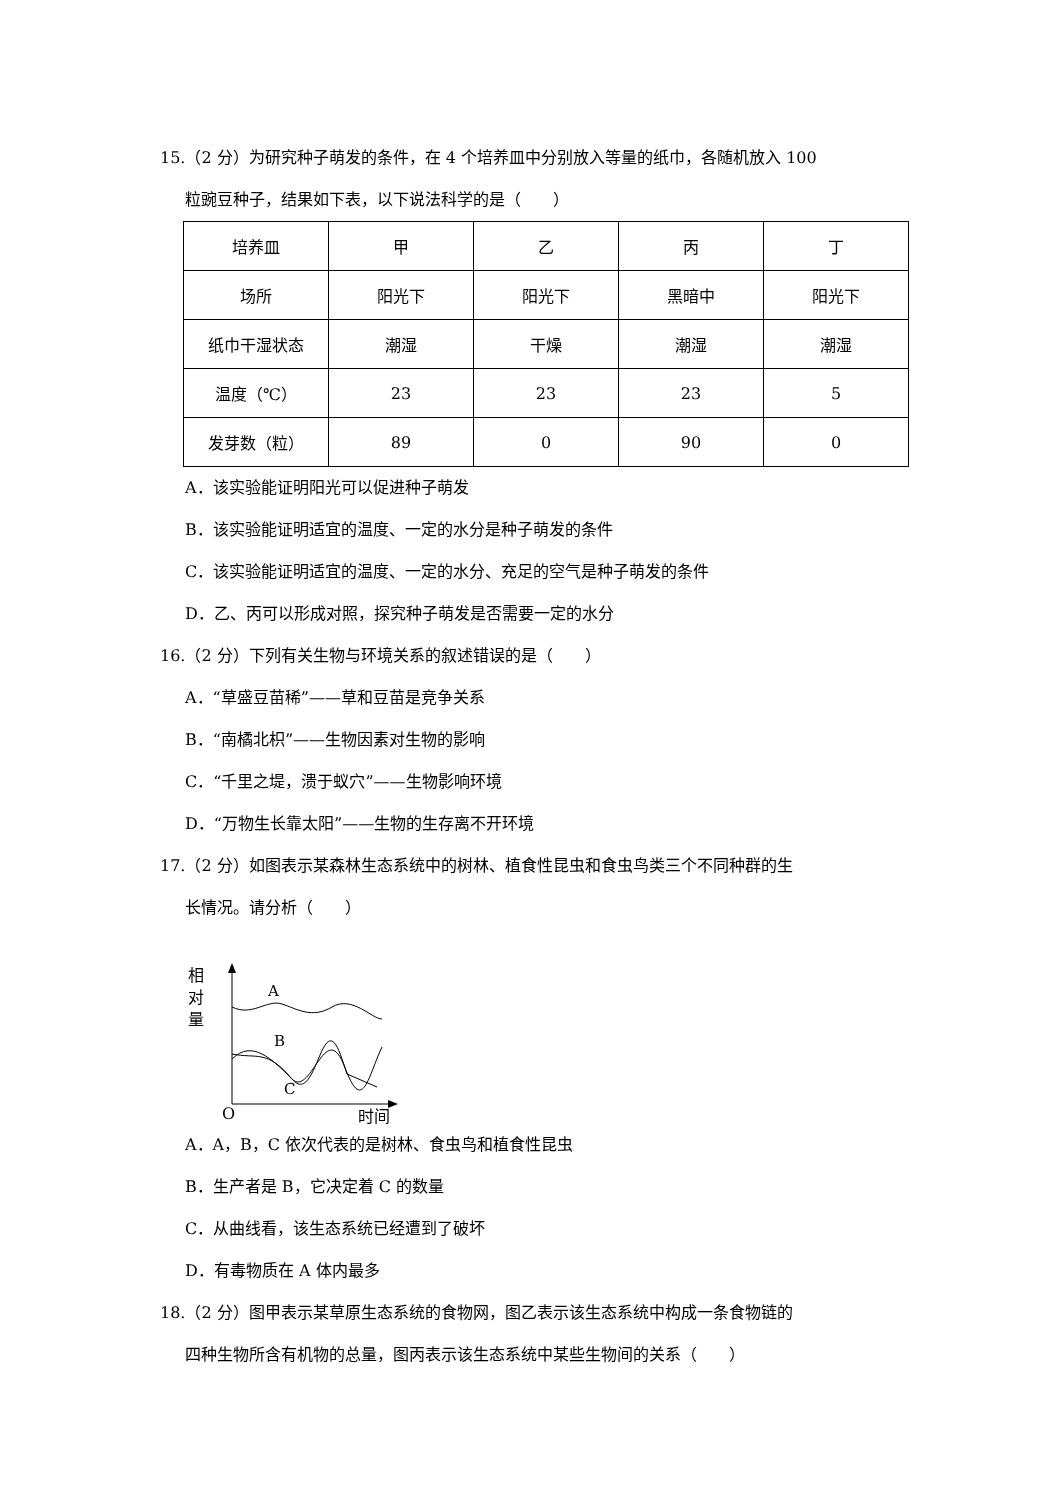15.（2 分）为研究种子萌发的条件，在 4 个培养皿中分别放入等量的纸巾，各随机放入 100
粒豌豆种子，结果如下表，以下说法科学的是（　　）
| 培养皿 | 甲 | 乙 | 丙 | 丁 |
| 场所 | 阳光下 | 阳光下 | 黑暗中 | 阳光下 |
| 纸巾干湿状态 | 潮湿 | 干燥 | 潮湿 | 潮湿 |
| 温度（℃） | 23 | 23 | 23 | 5 |
| 发芽数（粒） | 89 | 0 | 90 | 0 |
A．该实验能证明阳光可以促进种子萌发
B．该实验能证明适宜的温度、一定的水分是种子萌发的条件
C．该实验能证明适宜的温度、一定的水分、充足的空气是种子萌发的条件
D．乙、丙可以形成对照，探究种子萌发是否需要一定的水分
16.（2 分）下列有关生物与环境关系的叙述错误的是（　　）
A．“草盛豆苗稀”——草和豆苗是竞争关系
B．“南橘北枳”——生物因素对生物的影响
C．“千里之堤，溃于蚁穴”——生物影响环境
D．“万物生长靠太阳”——生物的生存离不开环境
17.（2 分）如图表示某森林生态系统中的树林、植食性昆虫和食虫鸟类三个不同种群的生
长情况。请分析（　　）
相
对
量
O
时间
A
B
C
A．A，B，C 依次代表的是树林、食虫鸟和植食性昆虫
B．生产者是 B，它决定着 C 的数量
C．从曲线看，该生态系统已经遭到了破坏
D．有毒物质在 A 体内最多
18.（2 分）图甲表示某草原生态系统的食物网，图乙表示该生态系统中构成一条食物链的
四种生物所含有机物的总量，图丙表示该生态系统中某些生物间的关系（　　）